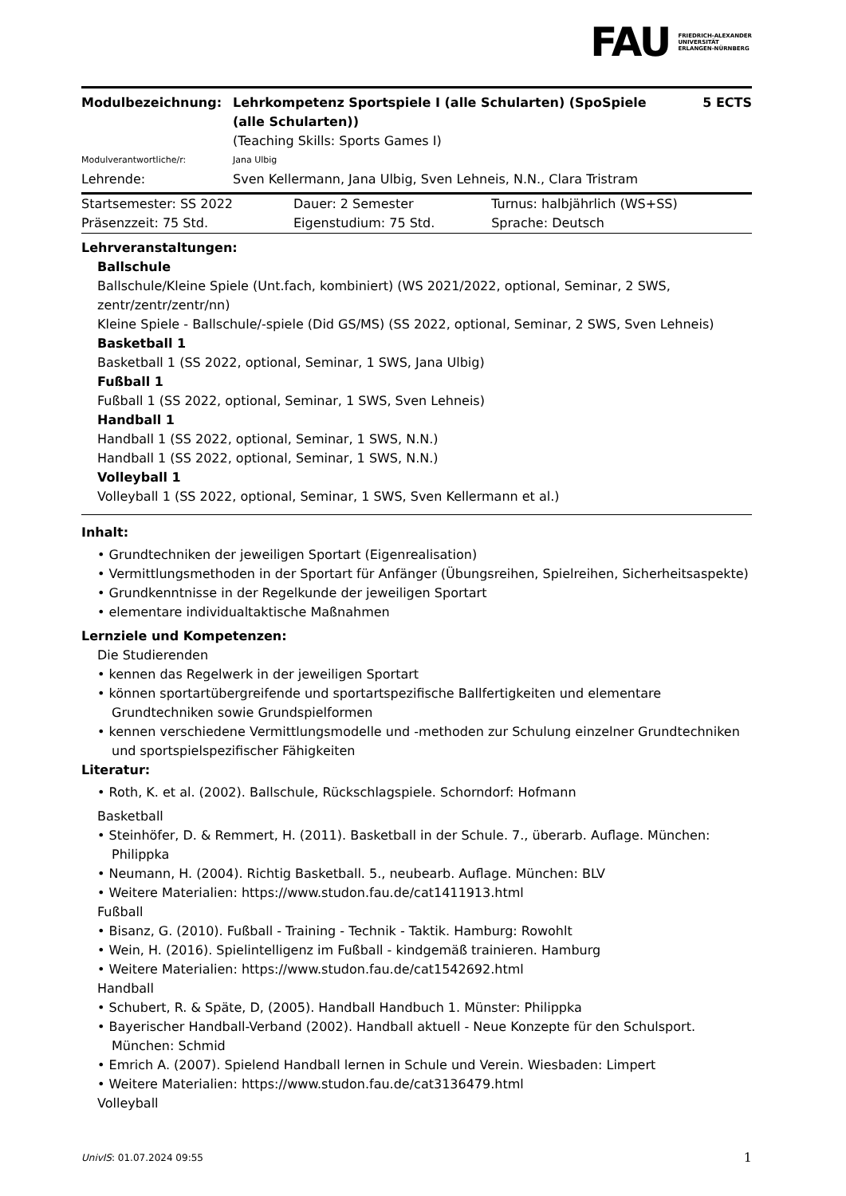FAU
FRIEDRICH-ALEXANDER
UNIVERSITÄT
ERLANGEN-NÜRNBERG
| Modulbezeichnung: | Lehrkompetenz Sportspiele I (alle Schularten) (SpoSpiele (alle Schularten)) | 5 ECTS |
| | (Teaching Skills: Sports Games I) | |
| Modulverantwortliche/r: | Jana Ulbig | |
| Lehrende: | Sven Kellermann, Jana Ulbig, Sven Lehneis, N.N., Clara Tristram | |
| Startsemester: SS 2022 | Dauer: 2 Semester | Turnus: halbjährlich (WS+SS) |
| Präsenzzeit: 75 Std. | Eigenstudium: 75 Std. | Sprache: Deutsch |
Lehrveranstaltungen:
Ballschule
Ballschule/Kleine Spiele (Unt.fach, kombiniert) (WS 2021/2022, optional, Seminar, 2 SWS, zentr/zentr/zentr/nn)
Kleine Spiele - Ballschule/-spiele (Did GS/MS) (SS 2022, optional, Seminar, 2 SWS, Sven Lehneis)
Basketball 1
Basketball 1 (SS 2022, optional, Seminar, 1 SWS, Jana Ulbig)
Fußball 1
Fußball 1 (SS 2022, optional, Seminar, 1 SWS, Sven Lehneis)
Handball 1
Handball 1 (SS 2022, optional, Seminar, 1 SWS, N.N.)
Handball 1 (SS 2022, optional, Seminar, 1 SWS, N.N.)
Volleyball 1
Volleyball 1 (SS 2022, optional, Seminar, 1 SWS, Sven Kellermann et al.)
Inhalt:
• Grundtechniken der jeweiligen Sportart (Eigenrealisation)
• Vermittlungsmethoden in der Sportart für Anfänger (Übungsreihen, Spielreihen, Sicherheitsaspekte)
• Grundkenntnisse in der Regelkunde der jeweiligen Sportart
• elementare individualtaktische Maßnahmen
Lernziele und Kompetenzen:
Die Studierenden
• kennen das Regelwerk in der jeweiligen Sportart
• können sportartübergreifende und sportartspezifische Ballfertigkeiten und elementare Grundtechniken sowie Grundspielformen
• kennen verschiedene Vermittlungsmodelle und -methoden zur Schulung einzelner Grundtechniken und sportspielspezifischer Fähigkeiten
Literatur:
• Roth, K. et al. (2002). Ballschule, Rückschlagspiele. Schorndorf: Hofmann
Basketball
• Steinhöfer, D. & Remmert, H. (2011). Basketball in der Schule. 7., überarb. Auflage. München: Philippka
• Neumann, H. (2004). Richtig Basketball. 5., neubearb. Auflage. München: BLV
• Weitere Materialien: https://www.studon.fau.de/cat1411913.html
Fußball
• Bisanz, G. (2010). Fußball - Training - Technik - Taktik. Hamburg: Rowohlt
• Wein, H. (2016). Spielintelligenz im Fußball - kindgemäß trainieren. Hamburg
• Weitere Materialien: https://www.studon.fau.de/cat1542692.html
Handball
• Schubert, R. & Späte, D, (2005). Handball Handbuch 1. Münster: Philippka
• Bayerischer Handball-Verband (2002). Handball aktuell - Neue Konzepte für den Schulsport. München: Schmid
• Emrich A. (2007). Spielend Handball lernen in Schule und Verein. Wiesbaden: Limpert
• Weitere Materialien: https://www.studon.fau.de/cat3136479.html
Volleyball
UnivIS: 01.07.2024 09:55 1